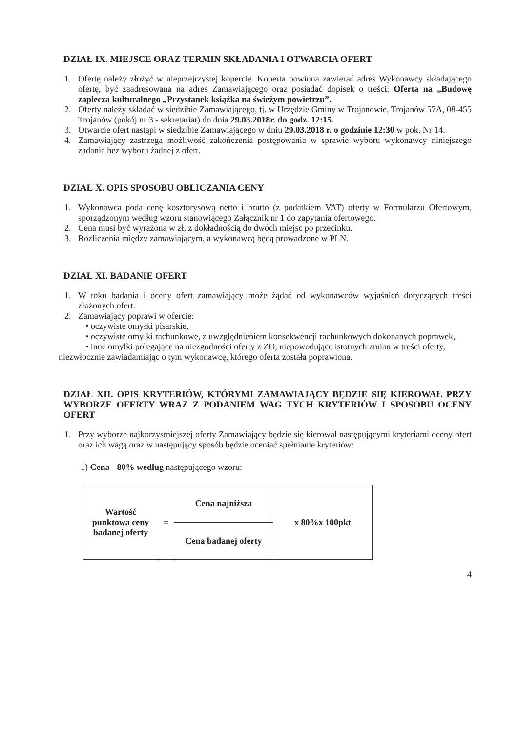DZIAŁ IX. MIEJSCE ORAZ TERMIN SKŁADANIA I OTWARCIA OFERT
1. Ofertę należy złożyć w nieprzejrzystej kopercie. Koperta powinna zawierać adres Wykonawcy składającego ofertę, być zaadresowana na adres Zamawiającego oraz posiadać dopisek o treści: Oferta na „Budowę zaplecza kulturalnego „Przystanek książka na świeżym powietrzu”.
2. Oferty należy składać w siedzibie Zamawiającego, tj. w Urzędzie Gminy w Trojanowie, Trojanów 57A, 08-455 Trojanów (pokój nr 3 - sekretariat) do dnia 29.03.2018r. do godz. 12:15.
3. Otwarcie ofert nastąpi w siedzibie Zamawiającego w dniu 29.03.2018 r. o godzinie 12:30 w pok. Nr 14.
4. Zamawiający zastrzega możliwość zakończenia postępowania w sprawie wyboru wykonawcy niniejszego zadania bez wyboru żadnej z ofert.
DZIAŁ X. OPIS SPOSOBU OBLICZANIA CENY
1. Wykonawca poda cenę kosztorysową netto i brutto (z podatkiem VAT) oferty w Formularzu Ofertowym, sporządzonym według wzoru stanowiącego Załącznik nr 1 do zapytania ofertowego.
2. Cena musi być wyrażona w zł, z dokładnością do dwóch miejsc po przecinku.
3. Rozliczenia między zamawiającym, a wykonawcą będą prowadzone w PLN.
DZIAŁ XI. BADANIE OFERT
1. W toku badania i oceny ofert zamawiający może żądać od wykonawców wyjaśnień dotyczących treści złożonych ofert.
2. Zamawiający poprawi w ofercie:
• oczywiste omyłki pisarskie,
• oczywiste omyłki rachunkowe, z uwzględnieniem konsekwencji rachunkowych dokonanych poprawek,
• inne omyłki polegające na niezgodności oferty z ZO, niepowodujące istotnych zmian w treści oferty,
niezwłocznie zawiadamiając o tym wykonawcę, którego oferta została poprawiona.
DZIAŁ XII. OPIS KRYTERIÓW, KTÓRYMI ZAMAWIAJĄCY BĘDZIE SIĘ KIEROWAŁ PRZY WYBORZE OFERTY WRAZ Z PODANIEM WAG TYCH KRYTERIÓW I SPOSOBU OCENY OFERT
1. Przy wyborze najkorzystniejszej oferty Zamawiający będzie się kierował następującymi kryteriami oceny ofert oraz ich wagą oraz w następujący sposób będzie oceniać spełnianie kryteriów:
1) Cena - 80% według następującego wzoru:
| Wartość punktowa ceny badanej oferty | = | Cena najniższa | x 80%x 100pkt |
| | | Cena badanej oferty | |
4